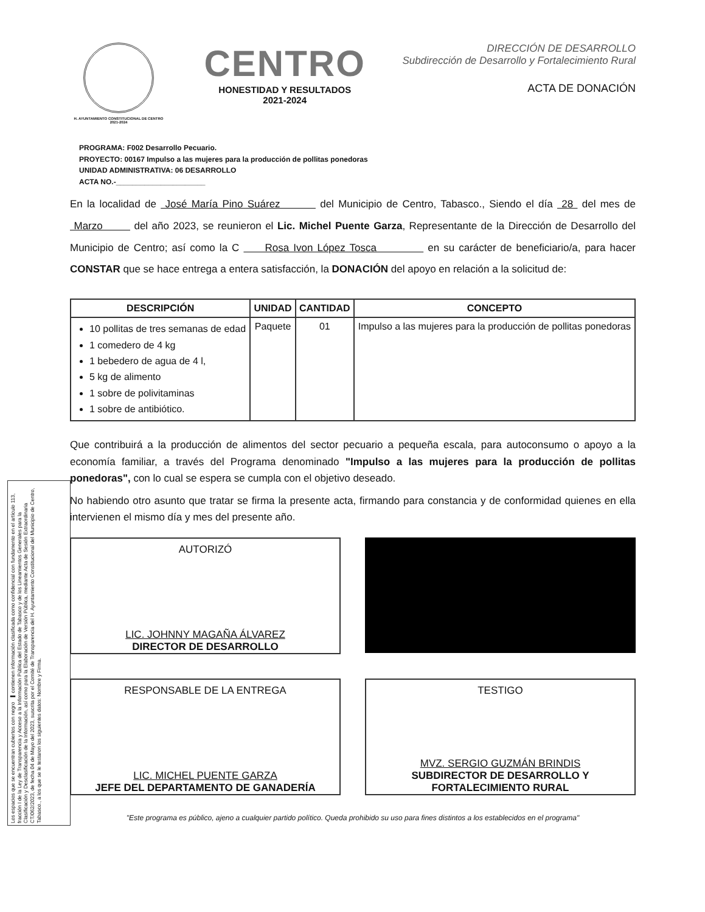Los espacios que se encuentran cubiertos con negro ▬ contienen información clasificada como confidencial con fundamento en el artículo 113, fracción I de la Ley de Transparencia y Acceso a la Información Pública del Estado de Tabasco y de los Lineamientos Generales para la Clasificación y Desclasificación de la Información, así como para la Elaboración de Versión Pública, mediante Acta de Sesión Extraordinaria CT/062/2023, de fecha 04 de Mayo del 2023, suscrita por el Comité de Transparencia del H. Ayuntamiento Constitucional del Municipio de Centro, Tabasco., a los que se le testaron los siguientes datos: Nombre y Firma.
H. AYUNTAMIENTO CONSTITUCIONAL DE CENTRO 2021-2024
CENTRO
HONESTIDAD Y RESULTADOS
2021-2024
DIRECCIÓN DE DESARROLLO
Subdirección de Desarrollo y Fortalecimiento Rural
ACTA DE DONACIÓN
PROGRAMA: F002 Desarrollo Pecuario.
PROYECTO: 00167 Impulso a las mujeres para la producción de pollitas ponedoras
UNIDAD ADMINISTRATIVA: 06 DESARROLLO
ACTA NO.-______________________
En la localidad de José María Pino Suárez del Municipio de Centro, Tabasco., Siendo el día 28 del mes de Marzo del año 2023, se reunieron el Lic. Michel Puente Garza, Representante de la Dirección de Desarrollo del Municipio de Centro; así como la C Rosa Ivon López Tosca en su carácter de beneficiario/a, para hacer CONSTAR que se hace entrega a entera satisfacción, la DONACIÓN del apoyo en relación a la solicitud de:
| DESCRIPCIÓN | UNIDAD | CANTIDAD | CONCEPTO |
| --- | --- | --- | --- |
| 10 pollitas de tres semanas de edad 1 comedero de 4 kg 1 bebedero de agua de 4 l, 5 kg de alimento 1 sobre de polivitaminas 1 sobre de antibiótico. | Paquete | 01 | Impulso a las mujeres para la producción de pollitas ponedoras |
Que contribuirá a la producción de alimentos del sector pecuario a pequeña escala, para autoconsumo o apoyo a la economía familiar, a través del Programa denominado "Impulso a las mujeres para la producción de pollitas ponedoras", con lo cual se espera se cumpla con el objetivo deseado.
No habiendo otro asunto que tratar se firma la presente acta, firmando para constancia y de conformidad quienes en ella intervienen el mismo día y mes del presente año.
AUTORIZÓ
LIC. JOHNNY MAGAÑA ÁLVAREZ
DIRECTOR DE DESARROLLO
RESPONSABLE DE LA ENTREGA
LIC. MICHEL PUENTE GARZA
JEFE DEL DEPARTAMENTO DE GANADERÍA
TESTIGO
MVZ. SERGIO GUZMÁN BRINDIS
SUBDIRECTOR DE DESARROLLO Y FORTALECIMIENTO RURAL
"Este programa es público, ajeno a cualquier partido político. Queda prohibido su uso para fines distintos a los establecidos en el programa"